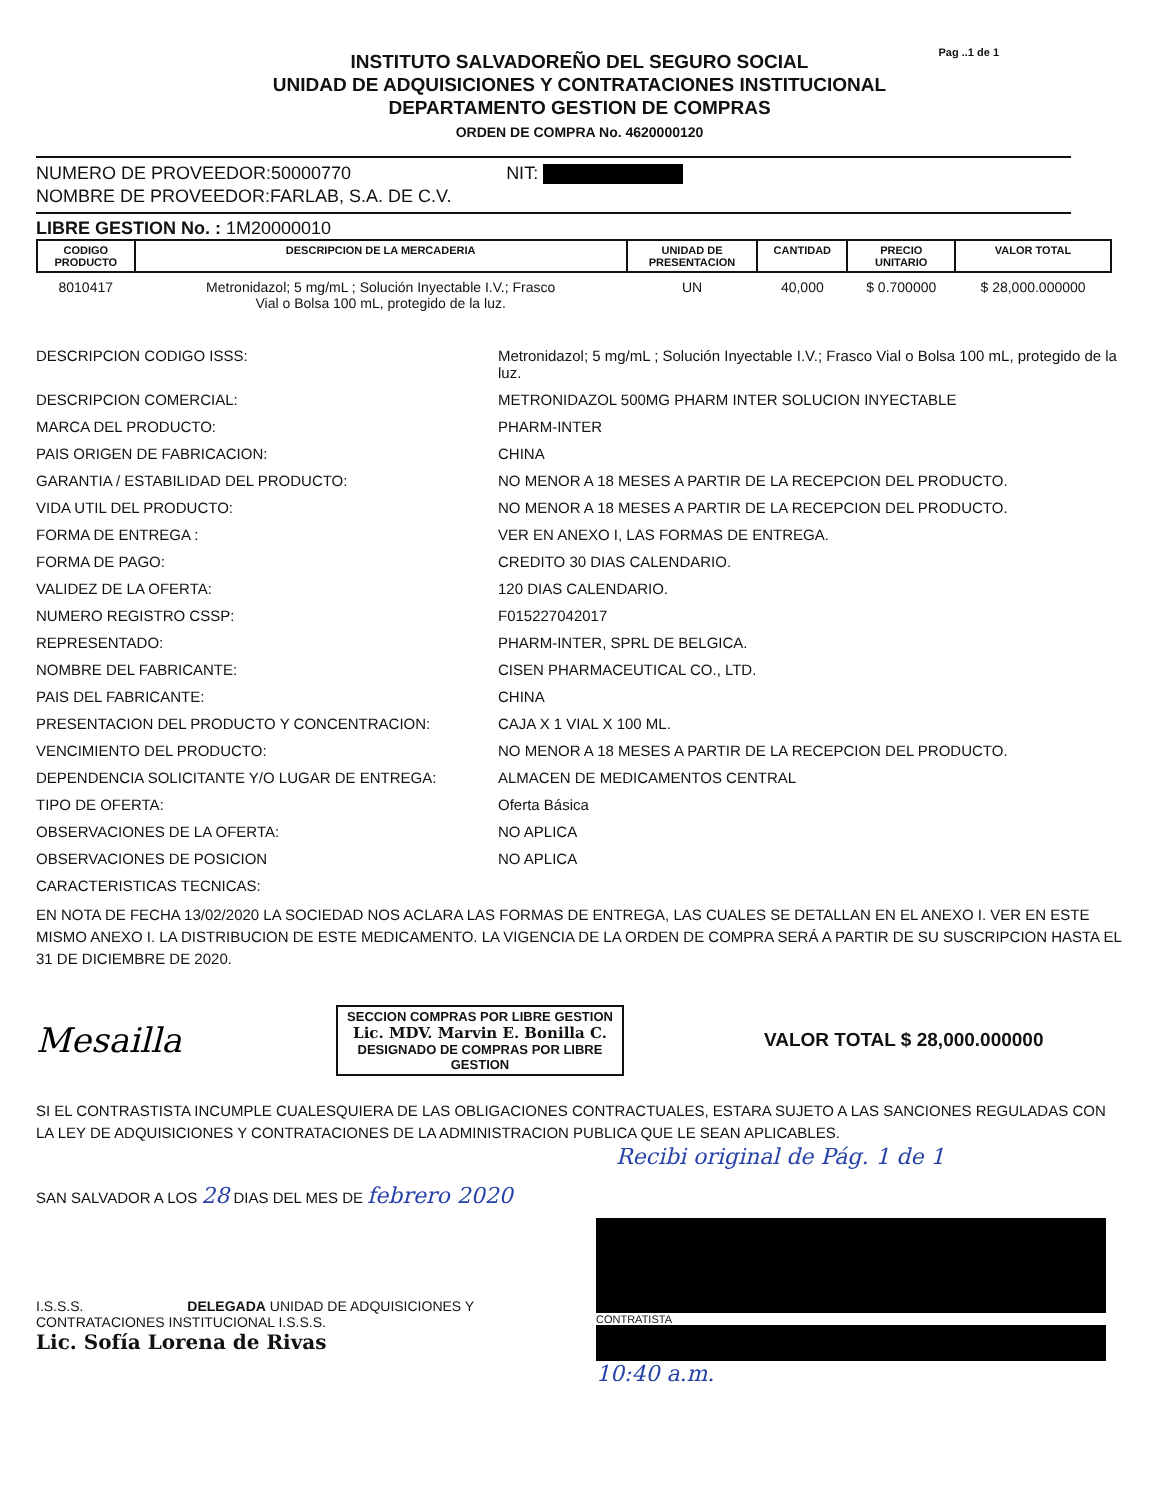Pag ..1 de 1
INSTITUTO SALVADOREÑO DEL SEGURO SOCIAL
UNIDAD DE ADQUISICIONES Y CONTRATACIONES INSTITUCIONAL
DEPARTAMENTO GESTION DE COMPRAS
ORDEN DE COMPRA No. 4620000120
NUMERO DE PROVEEDOR:50000770 NIT:
NOMBRE DE PROVEEDOR:FARLAB, S.A. DE C.V.
LIBRE GESTION No. : 1M20000010
| CODIGO PRODUCTO | DESCRIPCION DE LA MERCADERIA | UNIDAD DE PRESENTACION | CANTIDAD | PRECIO UNITARIO | VALOR TOTAL |
| --- | --- | --- | --- | --- | --- |
| 8010417 | Metronidazol; 5 mg/mL ; Solución Inyectable I.V.; Frasco Vial o Bolsa 100 mL, protegido de la luz. | UN | 40,000 | $ 0.700000 | $ 28,000.000000 |
DESCRIPCION CODIGO ISSS:
Metronidazol; 5 mg/mL ; Solución Inyectable I.V.; Frasco Vial o Bolsa 100 mL, protegido de la luz.
DESCRIPCION COMERCIAL:
METRONIDAZOL 500MG PHARM INTER SOLUCION INYECTABLE
MARCA DEL PRODUCTO:
PHARM-INTER
PAIS ORIGEN DE FABRICACION:
CHINA
GARANTIA / ESTABILIDAD DEL PRODUCTO:
NO MENOR A 18 MESES A PARTIR DE LA RECEPCION DEL PRODUCTO.
VIDA UTIL DEL PRODUCTO:
NO MENOR A 18 MESES A PARTIR DE LA RECEPCION DEL PRODUCTO.
FORMA DE ENTREGA :
VER EN ANEXO I, LAS FORMAS DE ENTREGA.
FORMA DE PAGO:
CREDITO 30 DIAS CALENDARIO.
VALIDEZ DE LA OFERTA:
120 DIAS CALENDARIO.
NUMERO REGISTRO CSSP:
F015227042017
REPRESENTADO:
PHARM-INTER, SPRL DE BELGICA.
NOMBRE DEL FABRICANTE:
CISEN PHARMACEUTICAL CO., LTD.
PAIS DEL FABRICANTE:
CHINA
PRESENTACION DEL PRODUCTO Y CONCENTRACION:
CAJA X 1 VIAL X 100 ML.
VENCIMIENTO DEL PRODUCTO:
NO MENOR A 18 MESES A PARTIR DE LA RECEPCION DEL PRODUCTO.
DEPENDENCIA SOLICITANTE Y/O LUGAR DE ENTREGA:
ALMACEN DE MEDICAMENTOS CENTRAL
TIPO DE OFERTA:
Oferta Básica
OBSERVACIONES DE LA OFERTA:
NO APLICA
OBSERVACIONES DE POSICION
NO APLICA
CARACTERISTICAS TECNICAS:
EN NOTA DE FECHA 13/02/2020 LA SOCIEDAD NOS ACLARA LAS FORMAS DE ENTREGA, LAS CUALES SE DETALLAN EN EL ANEXO I. VER EN ESTE MISMO ANEXO I. LA DISTRIBUCION DE ESTE MEDICAMENTO. LA VIGENCIA DE LA ORDEN DE COMPRA SERÁ A PARTIR DE SU SUSCRIPCION HASTA EL 31 DE DICIEMBRE DE 2020.
Mesailla
SECCION COMPRAS POR LIBRE GESTION
Lic. MDV. Marvin E. Bonilla C.
DESIGNADO DE COMPRAS POR LIBRE GESTION
VALOR TOTAL $ 28,000.000000
SI EL CONTRASTISTA INCUMPLE CUALESQUIERA DE LAS OBLIGACIONES CONTRACTUALES, ESTARA SUJETO A LAS SANCIONES REGULADAS CON LA LEY DE ADQUISICIONES Y CONTRATACIONES DE LA ADMINISTRACION PUBLICA QUE LE SEAN APLICABLES.
Recibi original de Pág. 1 de 1
SAN SALVADOR A LOS 28 DIAS DEL MES DE febrero 2020
I.S.S.S. DELEGADA UNIDAD DE ADQUISICIONES Y CONTRATACIONES INSTITUCIONAL I.S.S.S.
Lic. Sofía Lorena de Rivas
CONTRATISTA
10:40 a.m.